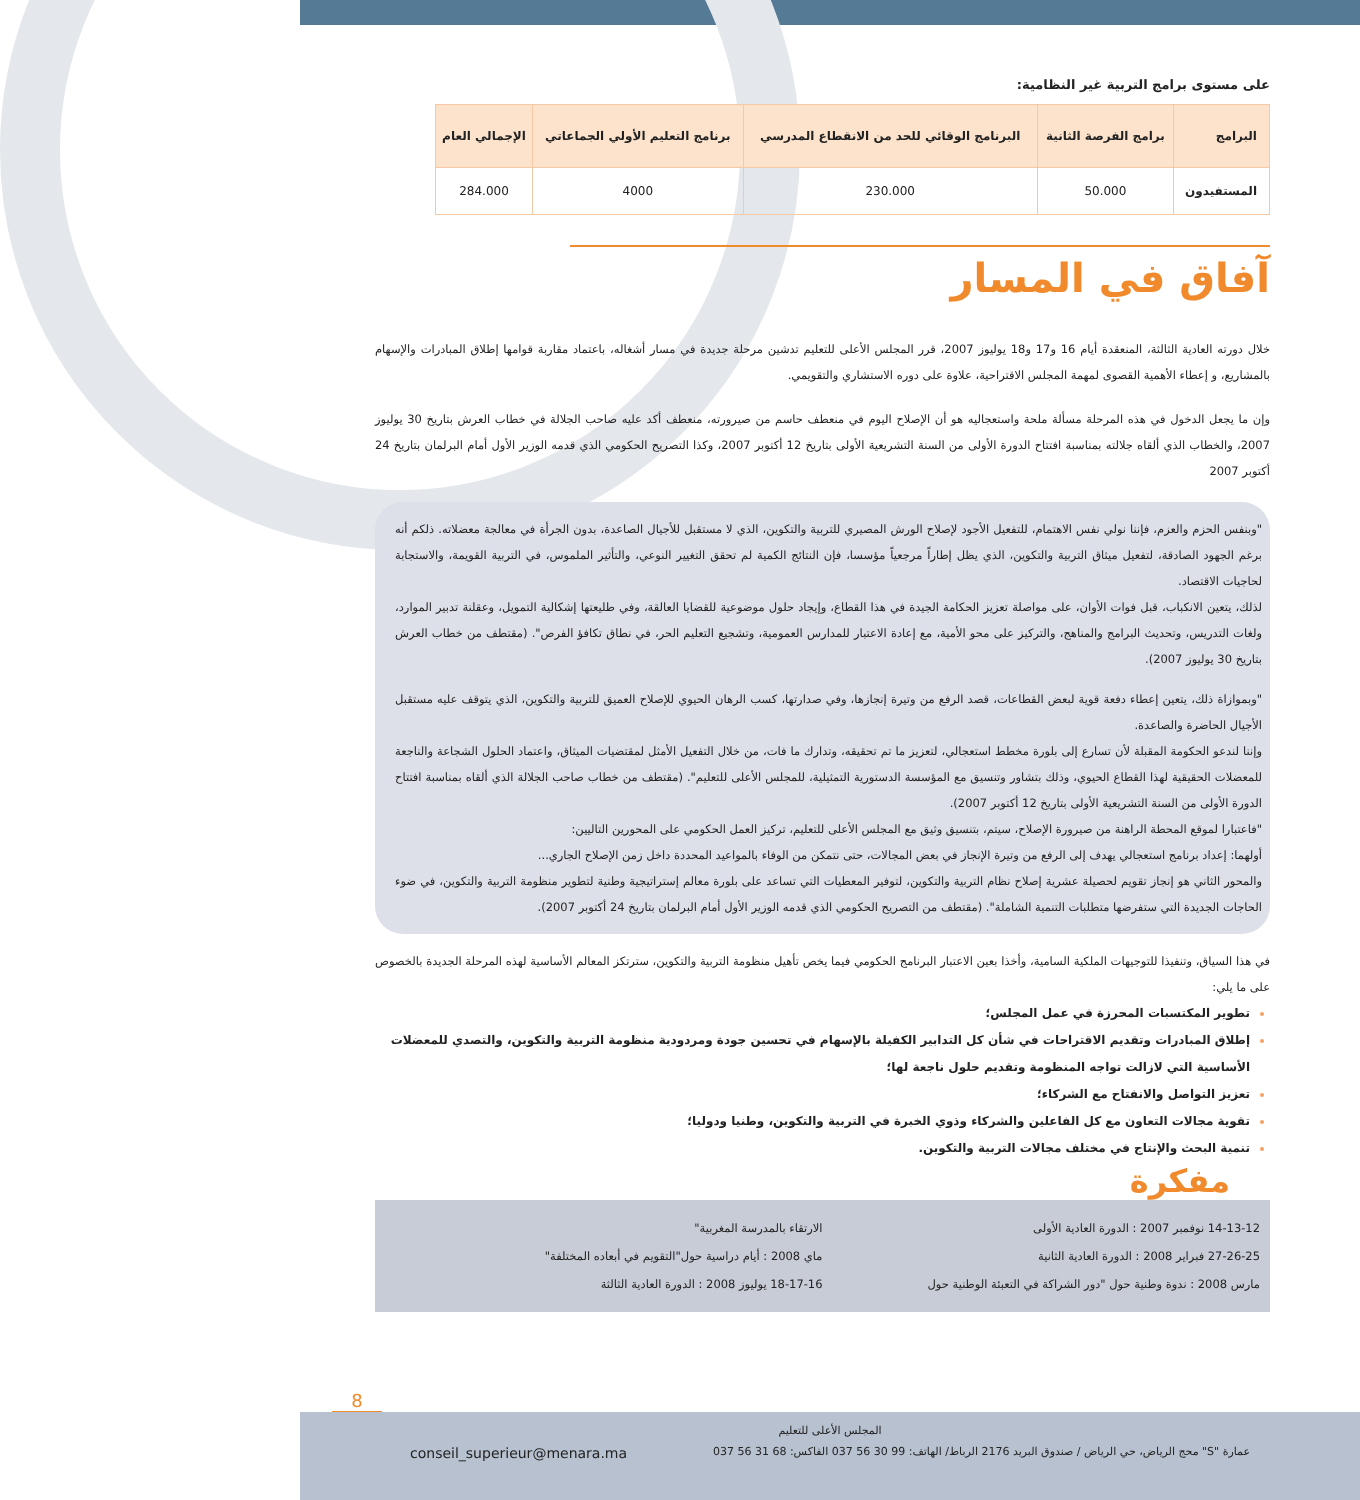على مستوى برامج التربية غير النظامية:
| البرامج | برامج الفرصة الثانية | البرنامج الوقائي للحد من الانقطاع المدرسي | برنامج التعليم الأولي الجماعاتي | الإجمالي العام |
| --- | --- | --- | --- | --- |
| المستفيدون | 50.000 | 230.000 | 4000 | 284.000 |
آفاق في المسار
خلال دورته العادية الثالثة، المنعقدة أيام 16 و17 و18 يوليوز 2007، قرر المجلس الأعلى للتعليم تدشين مرحلة جديدة في مسار أشغاله، باعتماد مقاربة قوامها إطلاق المبادرات والإسهام بالمشاريع، و إعطاء الأهمية القصوى لمهمة المجلس الاقتراحية، علاوة على دوره الاستشاري والتقويمي.
وإن ما يجعل الدخول في هذه المرحلة مسألة ملحة واستعجاليه هو أن الإصلاح اليوم في منعطف حاسم من صيرورته، منعطف أكد عليه صاحب الجلالة في خطاب العرش بتاريخ 30 يوليوز 2007، والخطاب الذي ألقاه جلالته بمناسبة افتتاح الدورة الأولى من السنة التشريعية الأولى بتاريخ 12 أكتوبر 2007، وكذا التصريح الحكومي الذي قدمه الوزير الأول أمام البرلمان بتاريخ 24 أكتوبر 2007
"وبنفس الحزم والعزم، فإننا نولي نفس الاهتمام، للتفعيل الأجود لإصلاح الورش المصيري للتربية والتكوين، الذي لا مستقبل للأجيال الصاعدة، بدون الجرأة في معالجة معضلاته. ذلكم أنه برغم الجهود الصادقة، لتفعيل ميثاق التربية والتكوين، الذي يظل إطاراً مرجعياً مؤسسا، فإن النتائج الكمية لم تحقق التغيير النوعي، والتأثير الملموس، في التربية القويمة، والاستجابة لحاجيات الاقتصاد.
لذلك، يتعين الانكباب، قبل فوات الأوان، على مواصلة تعزيز الحكامة الجيدة في هذا القطاع، وإيجاد حلول موضوعية للقضايا العالقة، وفي طليعتها إشكالية التمويل، وعقلنة تدبير الموارد، ولغات التدريس، وتحديث البرامج والمناهج، والتركيز على محو الأمية، مع إعادة الاعتبار للمدارس العمومية، وتشجيع التعليم الحر، في نطاق تكافؤ الفرص". (مقتطف من خطاب العرش بتاريخ 30 يوليوز 2007).
"وبموازاة ذلك، يتعين إعطاء دفعة قوية لبعض القطاعات، قصد الرفع من وتيرة إنجازها، وفي صدارتها، كسب الرهان الحيوي للإصلاح العميق للتربية والتكوين، الذي يتوقف عليه مستقبل الأجيال الحاضرة والصاعدة.
وإننا لندعو الحكومة المقبلة لأن تسارع إلى بلورة مخطط استعجالي، لتعزيز ما تم تحقيقه، وتدارك ما فات، من خلال التفعيل الأمثل لمقتضيات الميثاق، واعتماد الحلول الشجاعة والناجعة للمعضلات الحقيقية لهذا القطاع الحيوي، وذلك بتشاور وتنسيق مع المؤسسة الدستورية التمثيلية، للمجلس الأعلى للتعليم". (مقتطف من خطاب صاحب الجلالة الذي ألقاه بمناسبة افتتاح الدورة الأولى من السنة التشريعية الأولى بتاريخ 12 أكتوبر 2007).
"فاعتبارا لموقع المحطة الراهنة من صيرورة الإصلاح، سيتم، بتنسيق وثيق مع المجلس الأعلى للتعليم، تركيز العمل الحكومي على المحورين التاليين:
أولهما: إعداد برنامج استعجالي يهدف إلى الرفع من وتيرة الإنجاز في بعض المجالات، حتى نتمكن من الوفاء بالمواعيد المحددة داخل زمن الإصلاح الجاري...
والمحور الثاني هو إنجاز تقويم لحصيلة عشرية إصلاح نظام التربية والتكوين، لتوفير المعطيات التي تساعد على بلورة معالم إستراتيجية وطنية لتطوير منظومة التربية والتكوين، في ضوء الحاجات الجديدة التي ستفرضها متطلبات التنمية الشاملة". (مقتطف من التصريح الحكومي الذي قدمه الوزير الأول أمام البرلمان بتاريخ 24 أكتوبر 2007).
في هذا السياق، وتنفيذا للتوجيهات الملكية السامية، وأخذا بعين الاعتبار البرنامج الحكومي فيما يخص تأهيل منظومة التربية والتكوين، سترتكز المعالم الأساسية لهذه المرحلة الجديدة بالخصوص على ما يلي:
تطوير المكتسبات المحرزة في عمل المجلس؛
إطلاق المبادرات وتقديم الاقتراحات في شأن كل التدابير الكفيلة بالإسهام في تحسين جودة ومردودية منظومة التربية والتكوين، والتصدي للمعضلات الأساسية التي لازالت تواجه المنظومة وتقديم حلول ناجعة لها؛
تعزيز التواصل والانفتاح مع الشركاء؛
تقوية مجالات التعاون مع كل الفاعلين والشركاء وذوي الخبرة في التربية والتكوين، وطنيا ودوليا؛
تنمية البحث والإنتاج في مختلف مجالات التربية والتكوين.
مفكرة
14-13-12 نوفمبر 2007 : الدورة العادية الأولى
27-26-25 فبراير 2008 : الدورة العادية الثانية
مارس 2008 : ندوة وطنية حول "دور الشراكة في التعبئة الوطنية حول
الارتقاء بالمدرسة المغربية"
ماي 2008 : أيام دراسية حول"التقويم في أبعاده المختلفة"
18-17-16 يوليوز 2008 : الدورة العادية الثالثة
8
المجلس الأعلى للتعليم
عمارة "S" محج الرياض، حي الرياض / صندوق البريد 2176 الرباط/ الهاتف: 99 30 56 037 الفاكس: 68 31 56 037 conseil_superieur@menara.ma